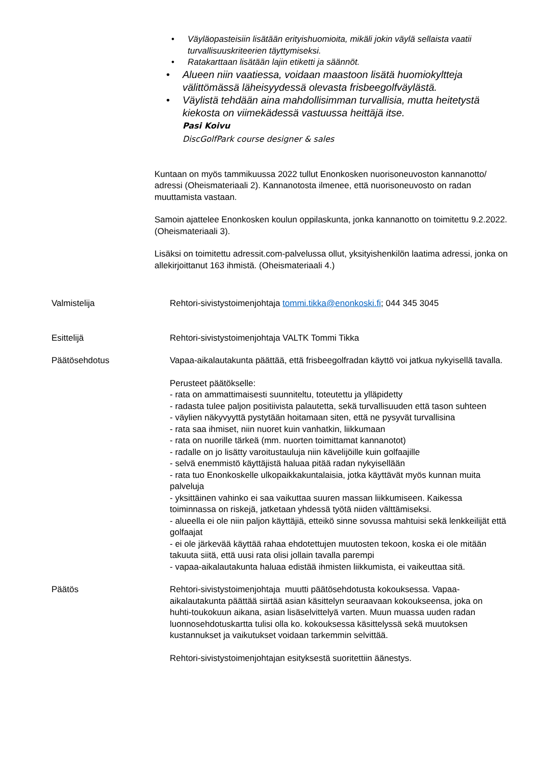• Väyläopasteisiin lisätään erityishuomioita, mikäli jokin väylä sellaista vaatii turvallisuuskriteerien täyttymiseksi.
• Ratakarttaan lisätään lajin etiketti ja säännöt.
• Alueen niin vaatiessa, voidaan maastoon lisätä huomiokyltteja välittömässä läheisyydessä olevasta frisbeegolfväylästä.
• Väylistä tehdään aina mahdollisimman turvallisia, mutta heitetystä kiekosta on viimekädessä vastuussa heittäjä itse.
Pasi Koivu
DiscGolfPark course designer & sales
Kuntaan on myös tammikuussa 2022 tullut Enonkosken nuorisoneuvoston kannanotto/ adressi (Oheismateriaali 2). Kannanotosta ilmenee, että nuorisoneuvosto on radan muuttamista vastaan.
Samoin ajattelee Enonkosken koulun oppilaskunta, jonka kannanotto on toimitettu 9.2.2022. (Oheismateriaali 3).
Lisäksi on toimitettu adressit.com-palvelussa ollut, yksityishenkilön laatima adressi, jonka on allekirjoittanut 163 ihmistä. (Oheismateriaali 4.)
Valmistelija Rehtori-sivistystoimenjohtaja tommi.tikka@enonkoski.fi; 044 345 3045
Esittelijä Rehtori-sivistystoimenjohtaja VALTK Tommi Tikka
Päätösehdotus Vapaa-aikalautakunta päättää, että frisbeegolfradan käyttö voi jatkua nykyisellä tavalla.
Perusteet päätökselle:
- rata on ammattimaisesti suunniteltu, toteutettu ja ylläpidetty
- radasta tulee paljon positiivista palautetta, sekä turvallisuuden että tason suhteen
- väylien näkyvyyttä pystytään hoitamaan siten, että ne pysyvät turvallisina
- rata saa ihmiset, niin nuoret kuin vanhatkin, liikkumaan
- rata on nuorille tärkeä (mm. nuorten toimittamat kannanotot)
- radalle on jo lisätty varoitustauluja niin kävelijöille kuin golfaajille
- selvä enemmistö käyttäjistä haluaa pitää radan nykyisellään
- rata tuo Enonkoskelle ulkopaikkakuntalaisia, jotka käyttävät myös kunnan muita palveluja
- yksittäinen vahinko ei saa vaikuttaa suuren massan liikkumiseen. Kaikessa toiminnassa on riskejä, jatketaan yhdessä työtä niiden välttämiseksi.
- alueella ei ole niin paljon käyttäjiä, etteikö sinne sovussa mahtuisi sekä lenkkeilijät että golfaajat
- ei ole järkevää käyttää rahaa ehdotettujen muutosten tekoon, koska ei ole mitään takuuta siitä, että uusi rata olisi jollain tavalla parempi
- vapaa-aikalautakunta haluaa edistää ihmisten liikkumista, ei vaikeuttaa sitä.
Päätös Rehtori-sivistystoimenjohtaja muutti päätösehdotusta kokouksessa. Vapaa-aikalautakunta päättää siirtää asian käsittelyn seuraavaan kokoukseensa, joka on huhti-toukokuun aikana, asian lisäselvittelyä varten. Muun muassa uuden radan luonnosehdotuskartta tulisi olla ko. kokouksessa käsittelyssä sekä muutoksen kustannukset ja vaikutukset voidaan tarkemmin selvittää.
Rehtori-sivistystoimenjohtajan esityksestä suoritettiin äänestys.